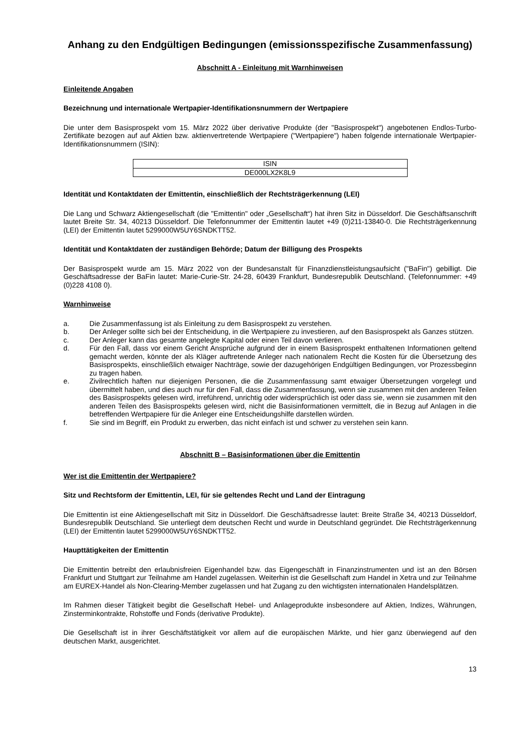Anhang zu den Endgültigen Bedingungen (emissionsspezifische Zusammenfassung)
Abschnitt A - Einleitung mit Warnhinweisen
Einleitende Angaben
Bezeichnung und internationale Wertpapier-Identifikationsnummern der Wertpapiere
Die unter dem Basisprospekt vom 15. März 2022 über derivative Produkte (der "Basisprospekt") angebotenen Endlos-Turbo-Zertifikate bezogen auf auf Aktien bzw. aktienvertretende Wertpapiere ("Wertpapiere") haben folgende internationale Wertpapier-Identifikationsnummern (ISIN):
| ISIN |
| --- |
| DE000LX2K8L9 |
Identität und Kontaktdaten der Emittentin, einschließlich der Rechtsträgerkennung (LEI)
Die Lang und Schwarz Aktiengesellschaft (die "Emittentin" oder „Gesellschaft“) hat ihren Sitz in Düsseldorf. Die Geschäftsanschrift lautet Breite Str. 34, 40213 Düsseldorf. Die Telefonnummer der Emittentin lautet +49 (0)211-13840-0. Die Rechtsträgerkennung (LEI) der Emittentin lautet 5299000W5UY6SNDKTT52.
Identität und Kontaktdaten der zuständigen Behörde; Datum der Billigung des Prospekts
Der Basisprospekt wurde am 15. März 2022 von der Bundesanstalt für Finanzdienstleistungsaufsicht ("BaFin") gebilligt. Die Geschäftsadresse der BaFin lautet: Marie-Curie-Str. 24-28, 60439 Frankfurt, Bundesrepublik Deutschland. (Telefonnummer: +49 (0)228 4108 0).
Warnhinweise
a. Die Zusammenfassung ist als Einleitung zu dem Basisprospekt zu verstehen.
b. Der Anleger sollte sich bei der Entscheidung, in die Wertpapiere zu investieren, auf den Basisprospekt als Ganzes stützen.
c. Der Anleger kann das gesamte angelegte Kapital oder einen Teil davon verlieren.
d. Für den Fall, dass vor einem Gericht Ansprüche aufgrund der in einem Basisprospekt enthaltenen Informationen geltend gemacht werden, könnte der als Kläger auftretende Anleger nach nationalem Recht die Kosten für die Übersetzung des Basisprospekts, einschließlich etwaiger Nachträge, sowie der dazugehörigen Endgültigen Bedingungen, vor Prozessbeginn zu tragen haben.
e. Zivilrechtlich haften nur diejenigen Personen, die die Zusammenfassung samt etwaiger Übersetzungen vorgelegt und übermittelt haben, und dies auch nur für den Fall, dass die Zusammenfassung, wenn sie zusammen mit den anderen Teilen des Basisprospekts gelesen wird, irreführend, unrichtig oder widersprüchlich ist oder dass sie, wenn sie zusammen mit den anderen Teilen des Basisprospekts gelesen wird, nicht die Basisinformationen vermittelt, die in Bezug auf Anlagen in die betreffenden Wertpapiere für die Anleger eine Entscheidungshilfe darstellen würden.
f. Sie sind im Begriff, ein Produkt zu erwerben, das nicht einfach ist und schwer zu verstehen sein kann.
Abschnitt B – Basisinformationen über die Emittentin
Wer ist die Emittentin der Wertpapiere?
Sitz und Rechtsform der Emittentin, LEI, für sie geltendes Recht und Land der Eintragung
Die Emittentin ist eine Aktiengesellschaft mit Sitz in Düsseldorf. Die Geschäftsadresse lautet: Breite Straße 34, 40213 Düsseldorf, Bundesrepublik Deutschland. Sie unterliegt dem deutschen Recht und wurde in Deutschland gegründet. Die Rechtsträgerkennung (LEI) der Emittentin lautet 5299000W5UY6SNDKTT52.
Haupttätigkeiten der Emittentin
Die Emittentin betreibt den erlaubnisfreien Eigenhandel bzw. das Eigengeschäft in Finanzinstrumenten und ist an den Börsen Frankfurt und Stuttgart zur Teilnahme am Handel zugelassen. Weiterhin ist die Gesellschaft zum Handel in Xetra und zur Teilnahme am EUREX-Handel als Non-Clearing-Member zugelassen und hat Zugang zu den wichtigsten internationalen Handelsplätzen.
Im Rahmen dieser Tätigkeit begibt die Gesellschaft Hebel- und Anlageprodukte insbesondere auf Aktien, Indizes, Währungen, Zinsterminkontrakte, Rohstoffe und Fonds (derivative Produkte).
Die Gesellschaft ist in ihrer Geschäftstätigkeit vor allem auf die europäischen Märkte, und hier ganz überwiegend auf den deutschen Markt, ausgerichtet.
13